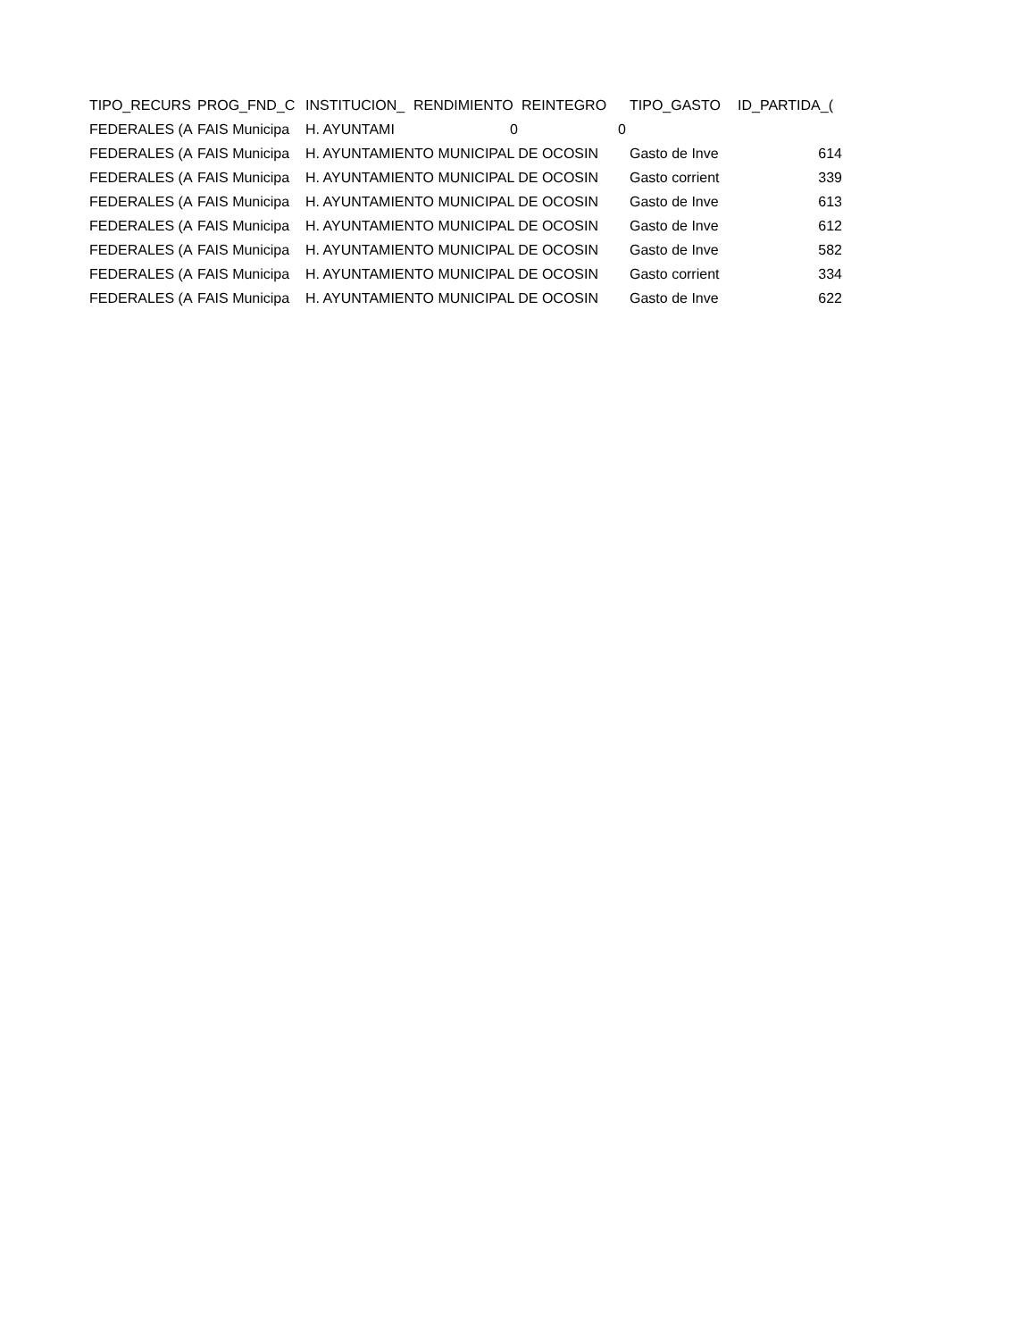| TIPO_RECURS | PROG_FND_C | INSTITUCION_ | RENDIMIENTO | REINTEGRO | TIPO_GASTO | ID_PARTIDA_( |
| --- | --- | --- | --- | --- | --- | --- |
| FEDERALES (A | FAIS Municipa | H. AYUNTAMI | 0 | 0 | | |
| FEDERALES (A | FAIS Municipa | H. AYUNTAMIENTO MUNICIPAL DE OCOSIN | | | Gasto de Inve | 614 |
| FEDERALES (A | FAIS Municipa | H. AYUNTAMIENTO MUNICIPAL DE OCOSIN | | | Gasto corrient | 339 |
| FEDERALES (A | FAIS Municipa | H. AYUNTAMIENTO MUNICIPAL DE OCOSIN | | | Gasto de Inve | 613 |
| FEDERALES (A | FAIS Municipa | H. AYUNTAMIENTO MUNICIPAL DE OCOSIN | | | Gasto de Inve | 612 |
| FEDERALES (A | FAIS Municipa | H. AYUNTAMIENTO MUNICIPAL DE OCOSIN | | | Gasto de Inve | 582 |
| FEDERALES (A | FAIS Municipa | H. AYUNTAMIENTO MUNICIPAL DE OCOSIN | | | Gasto corrient | 334 |
| FEDERALES (A | FAIS Municipa | H. AYUNTAMIENTO MUNICIPAL DE OCOSIN | | | Gasto de Inve | 622 |